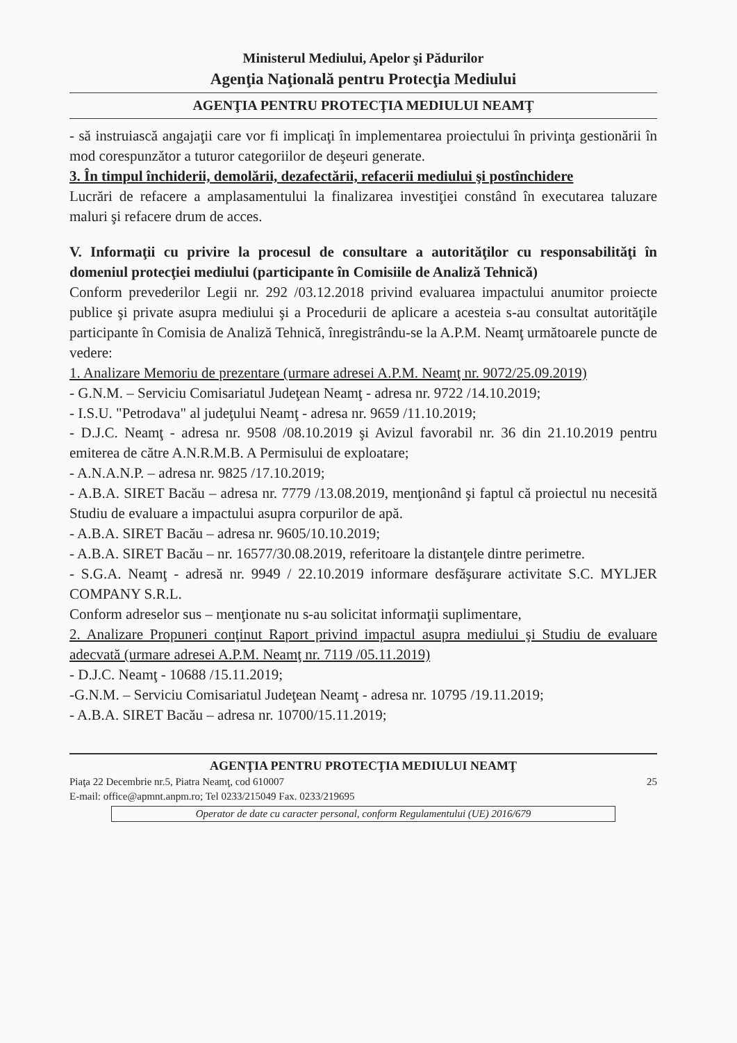Ministerul Mediului, Apelor şi Pădurilor
Agenţia Naţională pentru Protecţia Mediului
AGENŢIA PENTRU PROTECŢIA MEDIULUI NEAMŢ
- să instruiască angajaţii care vor fi implicaţi în implementarea proiectului în privinţa gestionării în mod corespunzător a tuturor categoriilor de deşeuri generate.
3. În timpul închiderii, demolării, dezafectării, refacerii mediului şi postînchidere
Lucrări de refacere a amplasamentului la finalizarea investiţiei constând în executarea taluzare maluri şi refacere drum de acces.
V. Informaţii cu privire la procesul de consultare a autorităţilor cu responsabilităţi în domeniul protecţiei mediului (participante în Comisiile de Analiză Tehnică)
Conform prevederilor Legii nr. 292 /03.12.2018 privind evaluarea impactului anumitor proiecte publice şi private asupra mediului şi a Procedurii de aplicare a acesteia s-au consultat autorităţile participante în Comisia de Analiză Tehnică, înregistrându-se la A.P.M. Neamţ următoarele puncte de vedere:
1. Analizare Memoriu de prezentare (urmare adresei A.P.M. Neamţ nr. 9072/25.09.2019)
- G.N.M. – Serviciu Comisariatul Judeţean Neamţ - adresa nr. 9722 /14.10.2019;
- I.S.U. "Petrodava" al judeţului Neamţ - adresa nr. 9659 /11.10.2019;
- D.J.C. Neamţ - adresa nr. 9508 /08.10.2019 şi Avizul favorabil nr. 36 din 21.10.2019 pentru emiterea de către A.N.R.M.B. A Permisului de exploatare;
- A.N.A.N.P. – adresa nr. 9825 /17.10.2019;
- A.B.A. SIRET Bacău – adresa nr. 7779 /13.08.2019, menţionând şi faptul că proiectul nu necesită Studiu de evaluare a impactului asupra corpurilor de apă.
- A.B.A. SIRET Bacău – adresa nr. 9605/10.10.2019;
- A.B.A. SIRET Bacău – nr. 16577/30.08.2019, referitoare la distanţele dintre perimetre.
- S.G.A. Neamţ - adresă nr. 9949 / 22.10.2019 informare desfăşurare activitate S.C. MYLJER COMPANY S.R.L.
Conform adreselor sus – menţionate nu s-au solicitat informaţii suplimentare,
2. Analizare Propuneri conţinut Raport privind impactul asupra mediului şi Studiu de evaluare adecvată (urmare adresei A.P.M. Neamţ nr. 7119 /05.11.2019)
- D.J.C. Neamţ - 10688 /15.11.2019;
-G.N.M. – Serviciu Comisariatul Judeţean Neamţ - adresa nr. 10795 /19.11.2019;
- A.B.A. SIRET Bacău – adresa nr. 10700/15.11.2019;
AGENŢIA PENTRU PROTECŢIA MEDIULUI NEAMŢ
Piaţa 22 Decembrie nr.5, Piatra Neamţ, cod 610007
E-mail: office@apmnt.anpm.ro; Tel 0233/215049 Fax. 0233/219695 25
Operator de date cu caracter personal, conform Regulamentului (UE) 2016/679